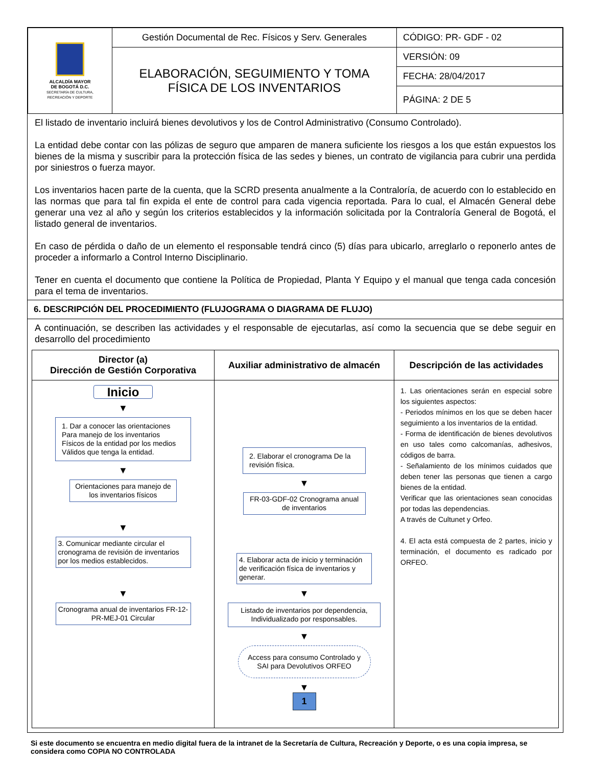| ALCALDÍA MAYOR DE BOGOTÁ D.C. SECRETARÍA DE CULTURA, RECREACIÓN Y DEPORTE | Gestión Documental de Rec. Físicos y Serv. Generales | CÓDIGO: PR- GDF - 02 |
| | ELABORACIÓN, SEGUIMIENTO Y TOMA FÍSICA DE LOS INVENTARIOS | VERSIÓN: 09 |
| | | FECHA: 28/04/2017 |
| | | PÁGINA: 2 DE 5 |
El listado de inventario incluirá bienes devolutivos y los de Control Administrativo (Consumo Controlado).
La entidad debe contar con las pólizas de seguro que amparen de manera suficiente los riesgos a los que están expuestos los bienes de la misma y suscribir para la protección física de las sedes y bienes, un contrato de vigilancia para cubrir una perdida por siniestros o fuerza mayor.
Los inventarios hacen parte de la cuenta, que la SCRD presenta anualmente a la Contraloría, de acuerdo con lo establecido en las normas que para tal fin expida el ente de control para cada vigencia reportada. Para lo cual, el Almacén General debe generar una vez al año y según los criterios establecidos y la información solicitada por la Contraloría General de Bogotá, el listado general de inventarios.
En caso de pérdida o daño de un elemento el responsable tendrá cinco (5) días para ubicarlo, arreglarlo o reponerlo antes de proceder a informarlo a Control Interno Disciplinario.
Tener en cuenta el documento que contiene la Política de Propiedad, Planta Y Equipo y el manual que tenga cada concesión para el tema de inventarios.
6. DESCRIPCIÓN DEL PROCEDIMIENTO (FLUJOGRAMA O DIAGRAMA DE FLUJO)
A continuación, se describen las actividades y el responsable de ejecutarlas, así como la secuencia que se debe seguir en desarrollo del procedimiento
| Director (a) Dirección de Gestión Corporativa | Auxiliar administrativo de almacén | Descripción de las actividades |
| --- | --- | --- |
| Inicio ▼ 1. Dar a conocer las orientaciones Para manejo de los inventarios Físicos de la entidad por los medios Válidos que tenga la entidad. ▼ Orientaciones para manejo de los inventarios físicos ▼ 3. Comunicar mediante circular el cronograma de revisión de inventarios por los medios establecidos. ▼ Cronograma anual de inventarios FR-12-PR-MEJ-01 Circular | 2. Elaborar el cronograma De la revisión física. ▼ FR-03-GDF-02 Cronograma anual de inventarios 4. Elaborar acta de inicio y terminación de verificación física de inventarios y generar. ▼ Listado de inventarios por dependencia, Individualizado por responsables. ▼ Access para consumo Controlado y SAI para Devolutivos ORFEO ▼ 1 | 1. Las orientaciones serán en especial sobre los siguientes aspectos: - Periodos mínimos en los que se deben hacer seguimiento a los inventarios de la entidad. - Forma de identificación de bienes devolutivos en uso tales como calcomanías, adhesivos, códigos de barra. - Señalamiento de los mínimos cuidados que deben tener las personas que tienen a cargo bienes de la entidad. Verificar que las orientaciones sean conocidas por todas las dependencias. A través de Cultunet y Orfeo. 4. El acta está compuesta de 2 partes, inicio y terminación, el documento es radicado por ORFEO. |
Si este documento se encuentra en medio digital fuera de la intranet de la Secretaría de Cultura, Recreación y Deporte, o es una copia impresa, se considera como COPIA NO CONTROLADA